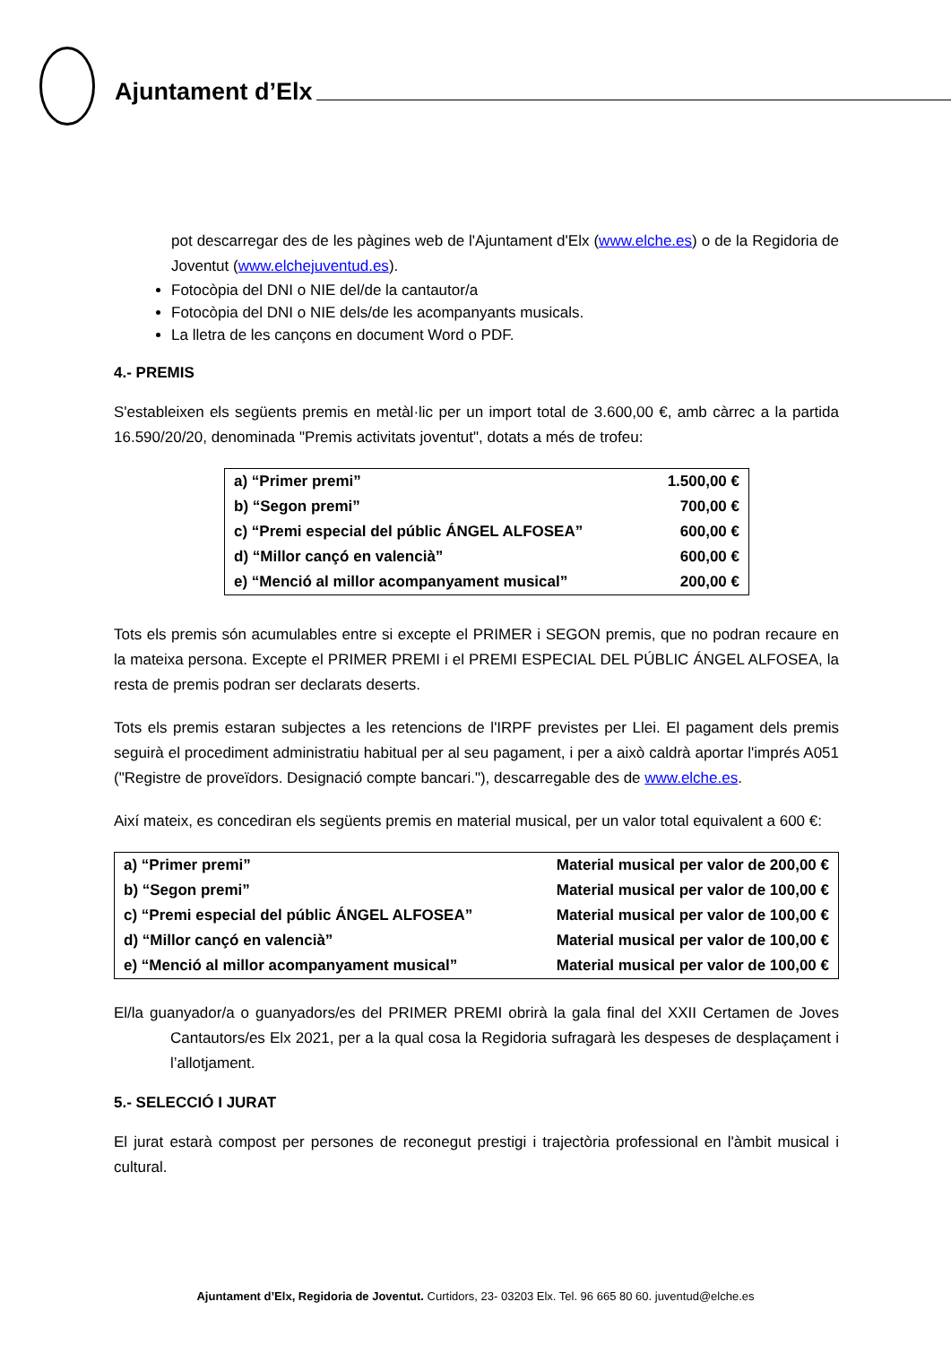Ajuntament d’Elx
pot descarregar des de les pàgines web de l'Ajuntament d'Elx (www.elche.es) o de la Regidoria de Joventut (www.elchejuventud.es).
Fotocòpia del DNI o NIE del/de la cantautor/a
Fotocòpia del DNI o NIE dels/de les acompanyants musicals.
La lletra de les cançons en document Word o PDF.
4.- PREMIS
S'estableixen els següents premis en metàl·lic per un import total de 3.600,00 €, amb càrrec a la partida 16.590/20/20, denominada "Premis activitats joventut", dotats a més de trofeu:
| a) “Primer premi” | 1.500,00 € |
| b) “Segon premi” | 700,00 € |
| c) “Premi especial del públic ÁNGEL ALFOSEA” | 600,00 € |
| d) “Millor cançó en valencià” | 600,00 € |
| e) “Menció al millor acompanyament musical” | 200,00 € |
Tots els premis són acumulables entre si excepte el PRIMER i SEGON premis, que no podran recaure en la mateixa persona. Excepte el PRIMER PREMI i el PREMI ESPECIAL DEL PÚBLIC ÁNGEL ALFOSEA, la resta de premis podran ser declarats deserts.
Tots els premis estaran subjectes a les retencions de l'IRPF previstes per Llei. El pagament dels premis seguirà el procediment administratiu habitual per al seu pagament, i per a això caldrà aportar l'imprés A051 ("Registre de proveïdors. Designació compte bancari."), descarregable des de www.elche.es.
Així mateix, es concediran els següents premis en material musical, per un valor total equivalent a 600 €:
| a) “Primer premi” | Material musical per valor de 200,00 € |
| b) “Segon premi” | Material musical per valor de 100,00 € |
| c) “Premi especial del públic ÁNGEL ALFOSEA” | Material musical per valor de 100,00 € |
| d) “Millor cançó en valencià” | Material musical per valor de 100,00 € |
| e) “Menció al millor acompanyament musical” | Material musical per valor de 100,00 € |
El/la guanyador/a o guanyadors/es del PRIMER PREMI obrirà la gala final del XXII Certamen de Joves Cantautors/es Elx 2021, per a la qual cosa la Regidoria sufragarà les despeses de desplaçament i l’allotjament.
5.- SELECCIÓ I JURAT
El jurat estarà compost per persones de reconegut prestigi i trajectòria professional en l'àmbit musical i cultural.
Ajuntament d’Elx, Regidoria de Joventut. Curtidors, 23- 03203 Elx. Tel. 96 665 80 60. juventud@elche.es